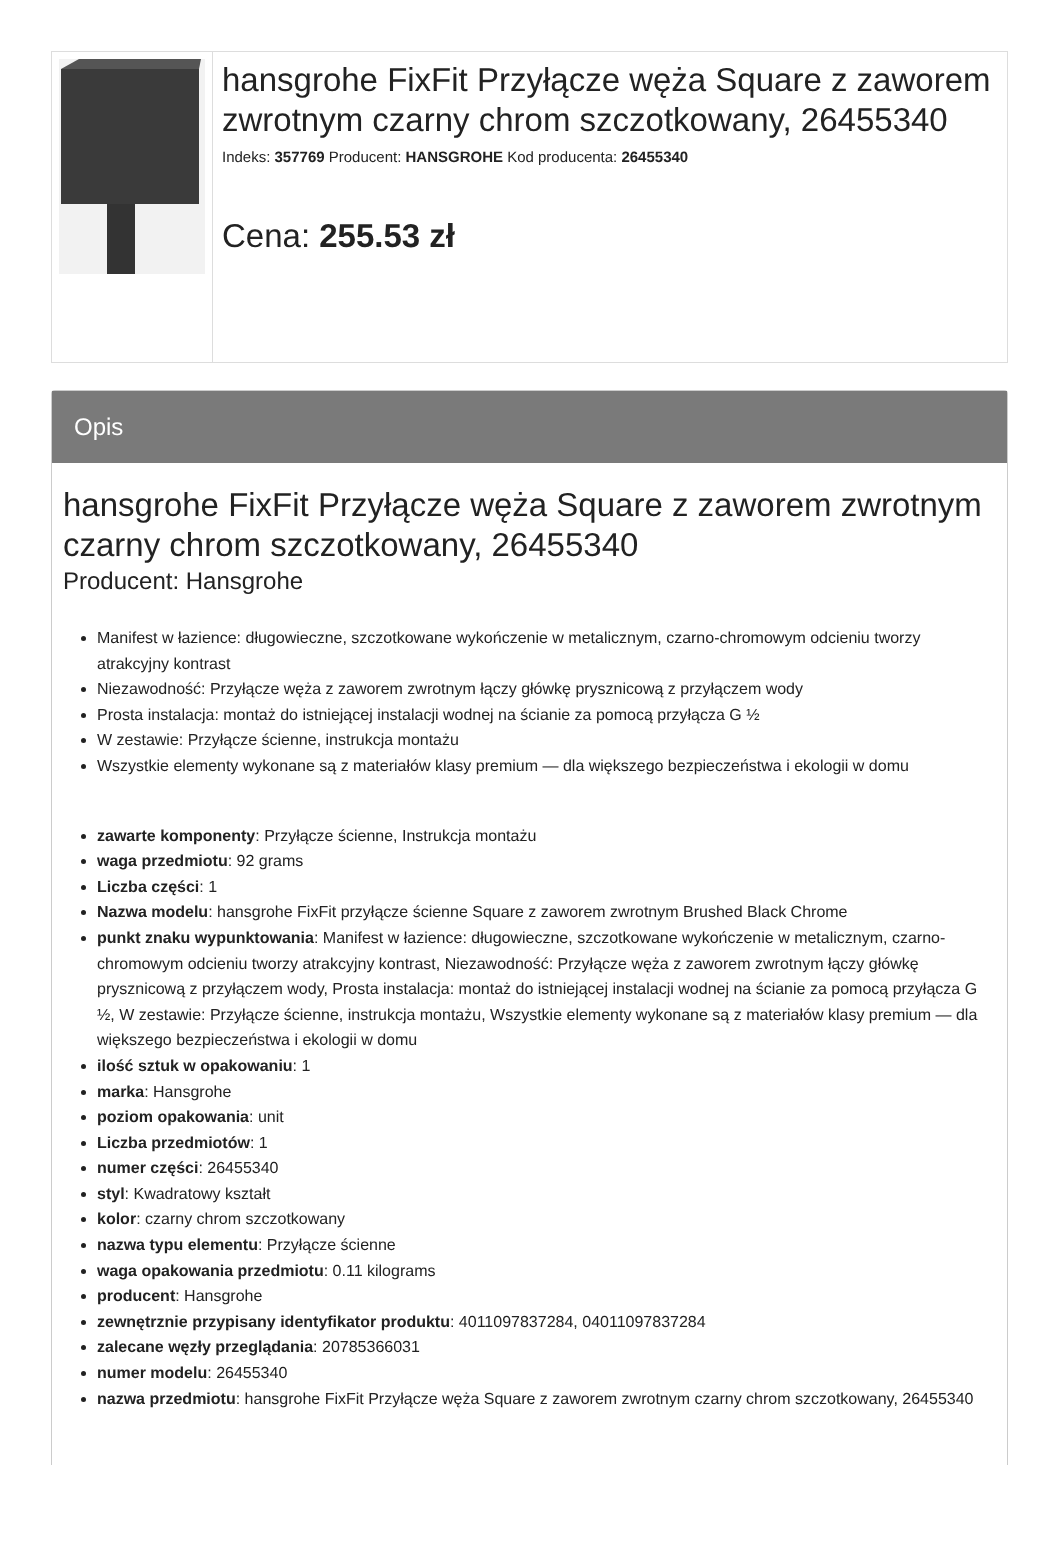hansgrohe FixFit Przyłącze węża Square z zaworem zwrotnym czarny chrom szczotkowany, 26455340
Indeks: 357769 Producent: HANSGROHE Kod producenta: 26455340
Cena: 255.53 zł
Opis
hansgrohe FixFit Przyłącze węża Square z zaworem zwrotnym czarny chrom szczotkowany, 26455340
Producent: Hansgrohe
Manifest w łazience: długowieczne, szczotkowane wykończenie w metalicznym, czarno-chromowym odcieniu tworzy atrakcyjny kontrast
Niezawodność: Przyłącze węża z zaworem zwrotnym łączy główkę prysznicową z przyłączem wody
Prosta instalacja: montaż do istniejącej instalacji wodnej na ścianie za pomocą przyłącza G ½
W zestawie: Przyłącze ścienne, instrukcja montażu
Wszystkie elementy wykonane są z materiałów klasy premium — dla większego bezpieczeństwa i ekologii w domu
zawarte komponenty: Przyłącze ścienne, Instrukcja montażu
waga przedmiotu: 92 grams
Liczba części: 1
Nazwa modelu: hansgrohe FixFit przyłącze ścienne Square z zaworem zwrotnym Brushed Black Chrome
punkt znaku wypunktowania: Manifest w łazience: długowieczne, szczotkowane wykończenie w metalicznym, czarno-chromowym odcieniu tworzy atrakcyjny kontrast, Niezawodność: Przyłącze węża z zaworem zwrotnym łączy główkę prysznicową z przyłączem wody, Prosta instalacja: montaż do istniejącej instalacji wodnej na ścianie za pomocą przyłącza G ½, W zestawie: Przyłącze ścienne, instrukcja montażu, Wszystkie elementy wykonane są z materiałów klasy premium — dla większego bezpieczeństwa i ekologii w domu
ilość sztuk w opakowaniu: 1
marka: Hansgrohe
poziom opakowania: unit
Liczba przedmiotów: 1
numer części: 26455340
styl: Kwadratowy kształt
kolor: czarny chrom szczotkowany
nazwa typu elementu: Przyłącze ścienne
waga opakowania przedmiotu: 0.11 kilograms
producent: Hansgrohe
zewnętrznie przypisany identyfikator produktu: 4011097837284, 04011097837284
zalecane węzły przeglądania: 20785366031
numer modelu: 26455340
nazwa przedmiotu: hansgrohe FixFit Przyłącze węża Square z zaworem zwrotnym czarny chrom szczotkowany, 26455340